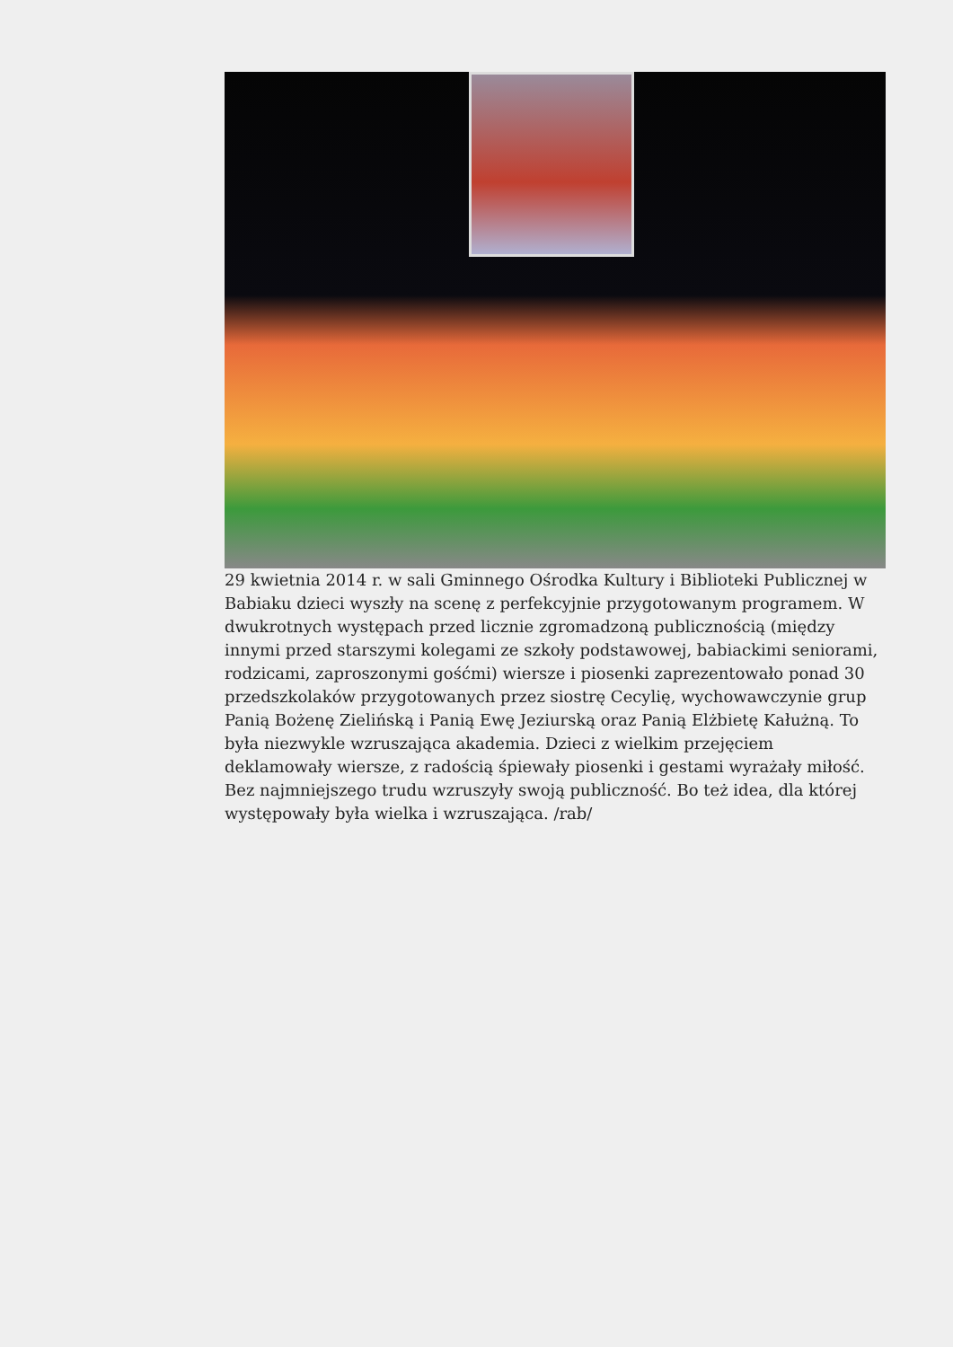29 kwietnia 2014 r. w sali Gminnego Ośrodka Kultury i Biblioteki Publicznej w Babiaku dzieci wyszły na scenę z perfekcyjnie przygotowanym programem. W dwukrotnych występach przed licznie zgromadzoną publicznością (między innymi przed starszymi kolegami ze szkoły podstawowej, babiackimi seniorami, rodzicami, zaproszonymi gośćmi) wiersze i piosenki zaprezentowało ponad 30 przedszkolaków przygotowanych przez siostrę Cecylię, wychowawczynie grup Panią Bożenę Zielińską i Panią Ewę Jeziurską oraz Panią Elżbietę Kałużną. To była niezwykle wzruszająca akademia. Dzieci z wielkim przejęciem deklamowały wiersze, z radością śpiewały piosenki i gestami wyrażały miłość. Bez najmniejszego trudu wzruszyły swoją publiczność. Bo też idea, dla której występowały była wielka i wzruszająca. /rab/